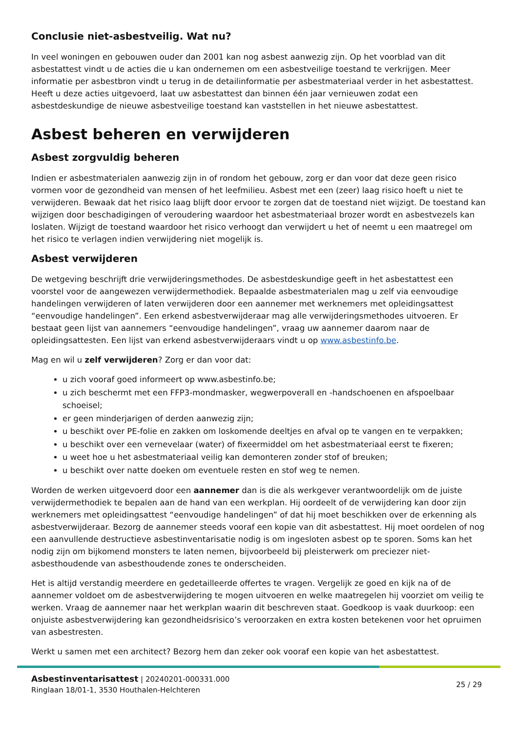Conclusie niet-asbestveilig. Wat nu?
In veel woningen en gebouwen ouder dan 2001 kan nog asbest aanwezig zijn. Op het voorblad van dit asbestattest vindt u de acties die u kan ondernemen om een asbestveilige toestand te verkrijgen. Meer informatie per asbestbron vindt u terug in de detailinformatie per asbestmateriaal verder in het asbestattest. Heeft u deze acties uitgevoerd, laat uw asbestattest dan binnen één jaar vernieuwen zodat een asbestdeskundige de nieuwe asbestveilige toestand kan vaststellen in het nieuwe asbestattest.
Asbest beheren en verwijderen
Asbest zorgvuldig beheren
Indien er asbestmaterialen aanwezig zijn in of rondom het gebouw, zorg er dan voor dat deze geen risico vormen voor de gezondheid van mensen of het leefmilieu. Asbest met een (zeer) laag risico hoeft u niet te verwijderen. Bewaak dat het risico laag blijft door ervoor te zorgen dat de toestand niet wijzigt. De toestand kan wijzigen door beschadigingen of veroudering waardoor het asbestmateriaal brozer wordt en asbestvezels kan loslaten. Wijzigt de toestand waardoor het risico verhoogt dan verwijdert u het of neemt u een maatregel om het risico te verlagen indien verwijdering niet mogelijk is.
Asbest verwijderen
De wetgeving beschrijft drie verwijderingsmethodes. De asbestdeskundige geeft in het asbestattest een voorstel voor de aangewezen verwijdermethodiek. Bepaalde asbestmaterialen mag u zelf via eenvoudige handelingen verwijderen of laten verwijderen door een aannemer met werknemers met opleidingsattest “eenvoudige handelingen”. Een erkend asbestverwijderaar mag alle verwijderingsmethodes uitvoeren. Er bestaat geen lijst van aannemers “eenvoudige handelingen”, vraag uw aannemer daarom naar de opleidingsattesten. Een lijst van erkend asbestverwijderaars vindt u op www.asbestinfo.be.
Mag en wil u zelf verwijderen? Zorg er dan voor dat:
u zich vooraf goed informeert op www.asbestinfo.be;
u zich beschermt met een FFP3-mondmasker, wegwerpoverall en -handschoenen en afspoelbaar schoeisel;
er geen minderjarigen of derden aanwezig zijn;
u beschikt over PE-folie en zakken om loskomende deeltjes en afval op te vangen en te verpakken;
u beschikt over een vernevelaar (water) of fixeermiddel om het asbestmateriaal eerst te fixeren;
u weet hoe u het asbestmateriaal veilig kan demonteren zonder stof of breuken;
u beschikt over natte doeken om eventuele resten en stof weg te nemen.
Worden de werken uitgevoerd door een aannemer dan is die als werkgever verantwoordelijk om de juiste verwijdermethodiek te bepalen aan de hand van een werkplan. Hij oordeelt of de verwijdering kan door zijn werknemers met opleidingsattest “eenvoudige handelingen” of dat hij moet beschikken over de erkenning als asbestverwijderaar. Bezorg de aannemer steeds vooraf een kopie van dit asbestattest. Hij moet oordelen of nog een aanvullende destructieve asbestinventarisatie nodig is om ingesloten asbest op te sporen. Soms kan het nodig zijn om bijkomend monsters te laten nemen, bijvoorbeeld bij pleisterwerk om preciezer niet-asbesthoudende van asbesthoudende zones te onderscheiden.
Het is altijd verstandig meerdere en gedetailleerde offertes te vragen. Vergelijk ze goed en kijk na of de aannemer voldoet om de asbestverwijdering te mogen uitvoeren en welke maatregelen hij voorziet om veilig te werken. Vraag de aannemer naar het werkplan waarin dit beschreven staat. Goedkoop is vaak duurkoop: een onjuiste asbestverwijdering kan gezondheidsrisico’s veroorzaken en extra kosten betekenen voor het opruimen van asbestresten.
Werkt u samen met een architect? Bezorg hem dan zeker ook vooraf een kopie van het asbestattest.
Asbestinventarisattest | 20240201-000331.000
Ringlaan 18/01-1, 3530 Houthalen-Helchteren
25 / 29